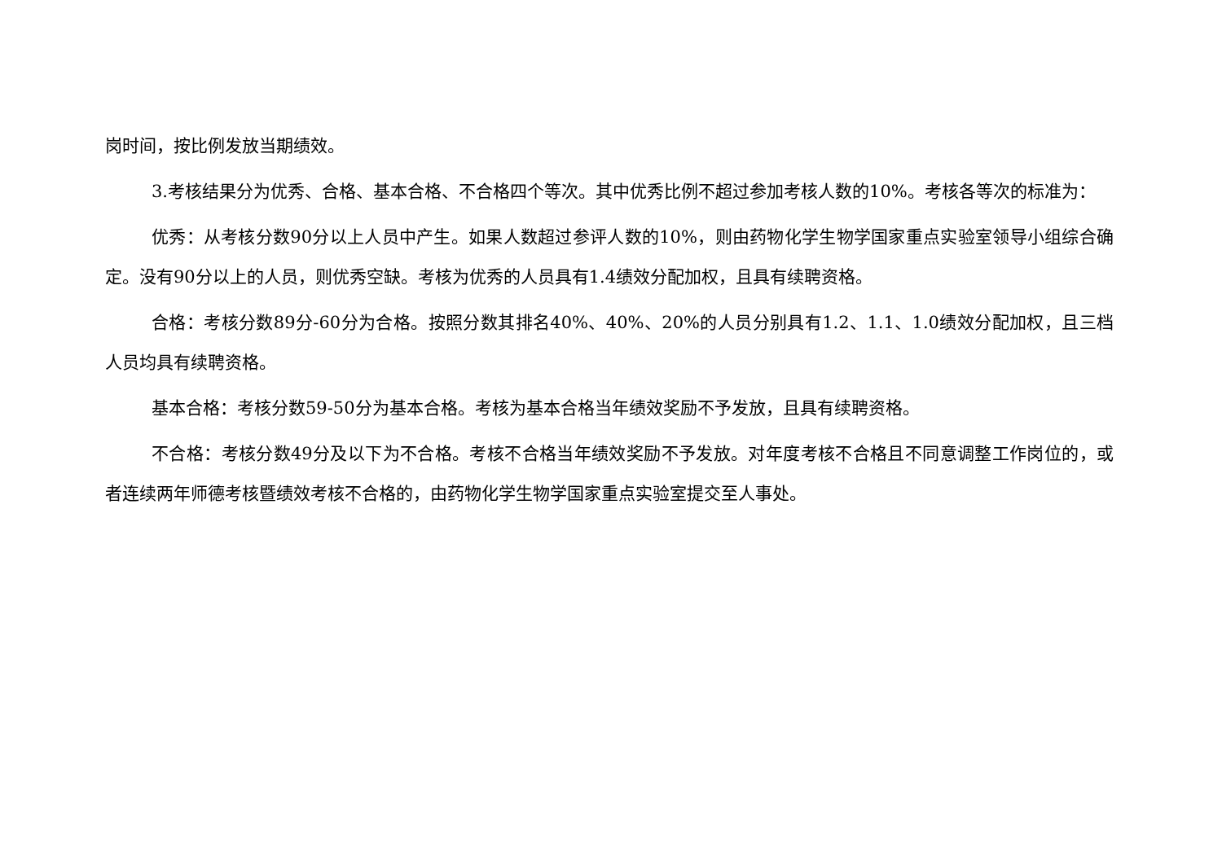岗时间，按比例发放当期绩效。
3.考核结果分为优秀、合格、基本合格、不合格四个等次。其中优秀比例不超过参加考核人数的10%。考核各等次的标准为：
优秀：从考核分数90分以上人员中产生。如果人数超过参评人数的10%，则由药物化学生物学国家重点实验室领导小组综合确定。没有90分以上的人员，则优秀空缺。考核为优秀的人员具有1.4绩效分配加权，且具有续聘资格。
合格：考核分数89分-60分为合格。按照分数其排名40%、40%、20%的人员分别具有1.2、1.1、1.0绩效分配加权，且三档人员均具有续聘资格。
基本合格：考核分数59-50分为基本合格。考核为基本合格当年绩效奖励不予发放，且具有续聘资格。
不合格：考核分数49分及以下为不合格。考核不合格当年绩效奖励不予发放。对年度考核不合格且不同意调整工作岗位的，或者连续两年师德考核暨绩效考核不合格的，由药物化学生物学国家重点实验室提交至人事处。